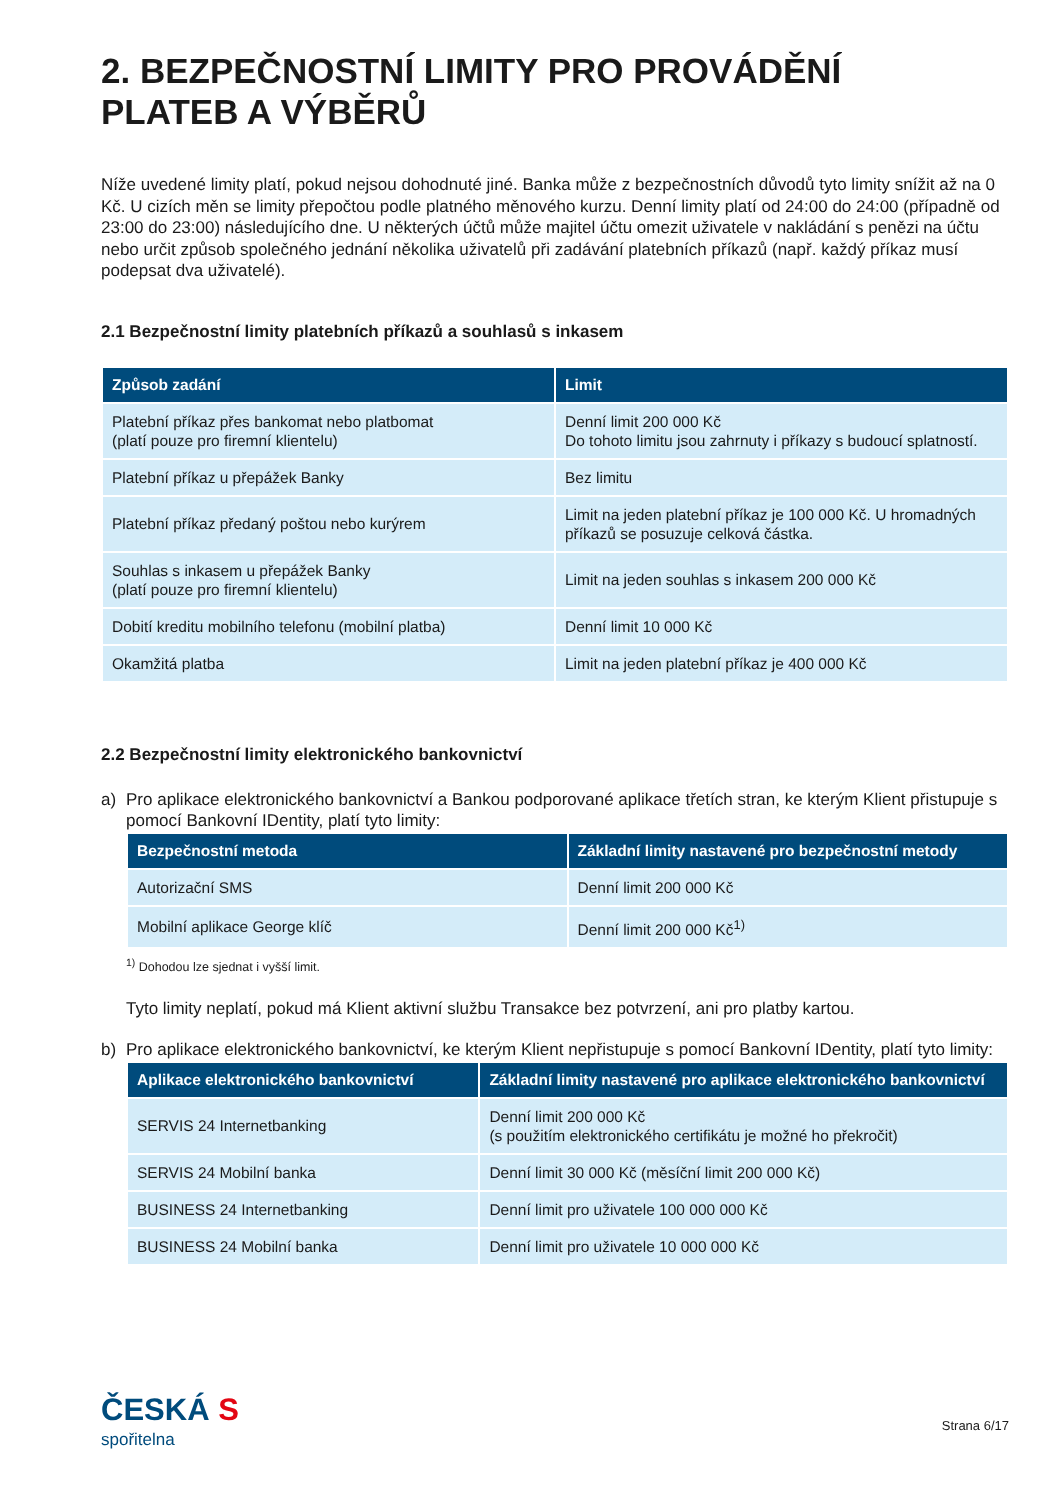2. BEZPEČNOSTNÍ LIMITY PRO PROVÁDĚNÍ
PLATEB A VÝBĚRŮ
Níže uvedené limity platí, pokud nejsou dohodnuté jiné. Banka může z bezpečnostních důvodů tyto limity snížit až na 0 Kč. U cizích měn se limity přepočtou podle platného měnového kurzu. Denní limity platí od 24:00 do 24:00 (případně od 23:00 do 23:00) následujícího dne. U některých účtů může majitel účtu omezit uživatele v nakládání s penězi na účtu nebo určit způsob společného jednání několika uživatelů při zadávání platebních příkazů (např. každý příkaz musí podepsat dva uživatelé).
2.1 Bezpečnostní limity platebních příkazů a souhlasů s inkasem
| Způsob zadání | Limit |
| --- | --- |
| Platební příkaz přes bankomat nebo platbomat (platí pouze pro firemní klientelu) | Denní limit 200 000 Kč Do tohoto limitu jsou zahrnuty i příkazy s budoucí splatností. |
| Platební příkaz u přepážek Banky | Bez limitu |
| Platební příkaz předaný poštou nebo kurýrem | Limit na jeden platební příkaz je 100 000 Kč. U hromadných příkazů se posuzuje celková částka. |
| Souhlas s inkasem u přepážek Banky (platí pouze pro firemní klientelu) | Limit na jeden souhlas s inkasem 200 000 Kč |
| Dobití kreditu mobilního telefonu (mobilní platba) | Denní limit 10 000 Kč |
| Okamžitá platba | Limit na jeden platební příkaz je 400 000 Kč |
2.2 Bezpečnostní limity elektronického bankovnictví
a) Pro aplikace elektronického bankovnictví a Bankou podporované aplikace třetích stran, ke kterým Klient přistupuje s pomocí Bankovní IDentity, platí tyto limity:
| Bezpečnostní metoda | Základní limity nastavené pro bezpečnostní metody |
| --- | --- |
| Autorizační SMS | Denní limit 200 000 Kč |
| Mobilní aplikace George klíč | Denní limit 200 000 Kč<sup>1)</sup> |
<sup>1)</sup> Dohodou lze sjednat i vyšší limit.
Tyto limity neplatí, pokud má Klient aktivní službu Transakce bez potvrzení, ani pro platby kartou.
b) Pro aplikace elektronického bankovnictví, ke kterým Klient nepřistupuje s pomocí Bankovní IDentity, platí tyto limity:
| Aplikace elektronického bankovnictví | Základní limity nastavené pro aplikace elektronického bankovnictví |
| --- | --- |
| SERVIS 24 Internetbanking | Denní limit 200 000 Kč (s použitím elektronického certifikátu je možné ho překročit) |
| SERVIS 24 Mobilní banka | Denní limit 30 000 Kč (měsíční limit 200 000 Kč) |
| BUSINESS 24 Internetbanking | Denní limit pro uživatele 100 000 000 Kč |
| BUSINESS 24 Mobilní banka | Denní limit pro uživatele 10 000 000 Kč |
ČESKÁ S
spořitelna
Strana 6/17